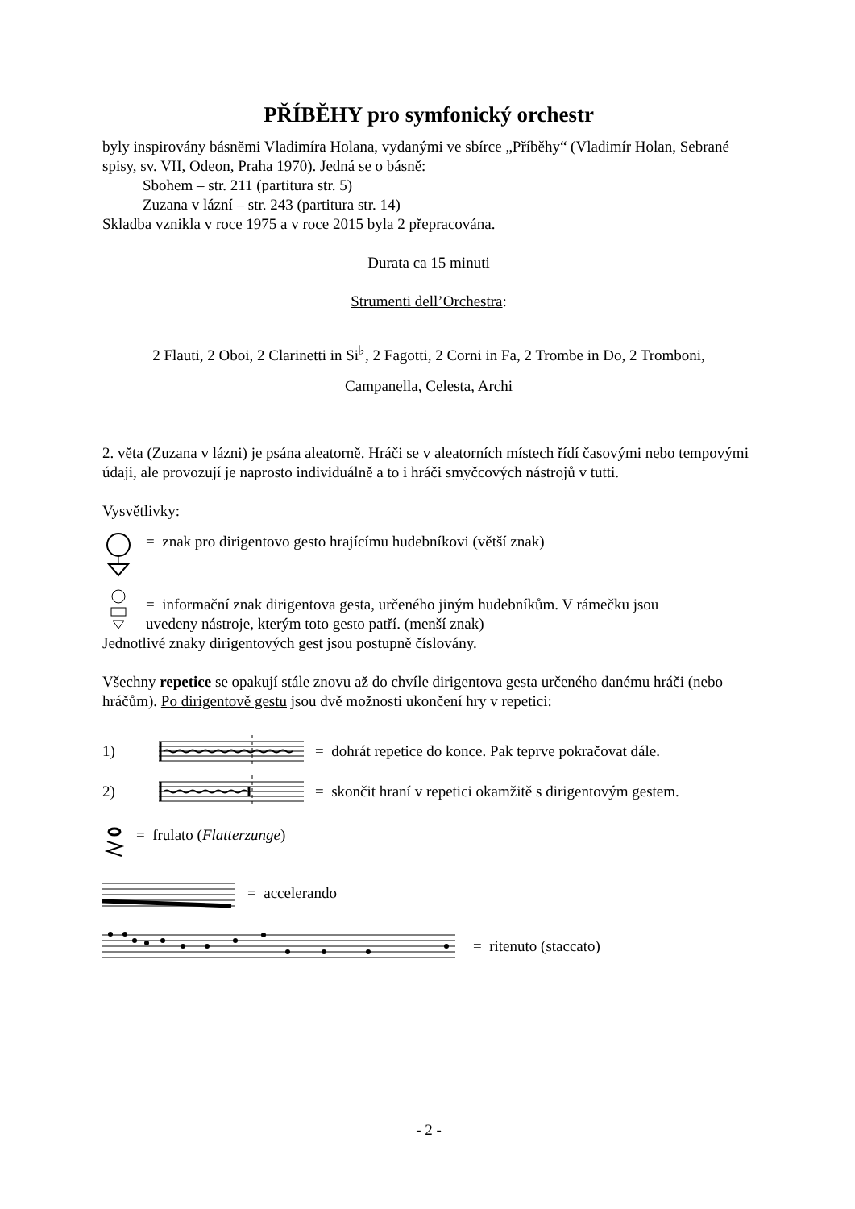PŘÍBĚHY pro symfonický orchestr
byly inspirovány básněmi Vladimíra Holana, vydanými ve sbírce „Příběhy“ (Vladimír Holan, Sebrané spisy, sv. VII, Odeon, Praha 1970). Jedná se o básně:
Sbohem – str. 211 (partitura str. 5)
Zuzana v lázní – str. 243 (partitura str. 14)
Skladba vznikla v roce 1975 a v roce 2015 byla 2 přepracována.
Durata ca 15 minuti
Strumenti dell’Orchestra:
2 Flauti, 2 Oboi, 2 Clarinetti in Si<sup>♭</sup>, 2 Fagotti, 2 Corni in Fa, 2 Trombe in Do, 2 Tromboni,
Campanella, Celesta, Archi
2. věta (Zuzana v lázni) je psána aleatorně. Hráči se v aleatorních místech řídí časovými nebo tempovými údaji, ale provozují je naprosto individuálně a to i hráči smyčcových nástrojů v tutti.
Vysvětlivky:
= znak pro dirigentovo gesto hrajícímu hudebníkovi (větší znak)
= informační znak dirigentova gesta, určeného jiným hudebníkům. V rámečku jsou
uvedeny nástroje, kterým toto gesto patří. (menší znak)
Jednotlivé znaky dirigentových gest jsou postupně číslovány.
Všechny repetice se opakují stále znovu až do chvíle dirigentova gesta určeného danému hráči (nebo hráčům). Po dirigentově gestu jsou dvě možnosti ukončení hry v repetici:
1) = dohrát repetice do konce. Pak teprve pokračovat dále.
2) = skončit hraní v repetici okamžitě s dirigentovým gestem.
= frulato (Flatterzunge)
= accelerando
= ritenuto (staccato)
- 2 -